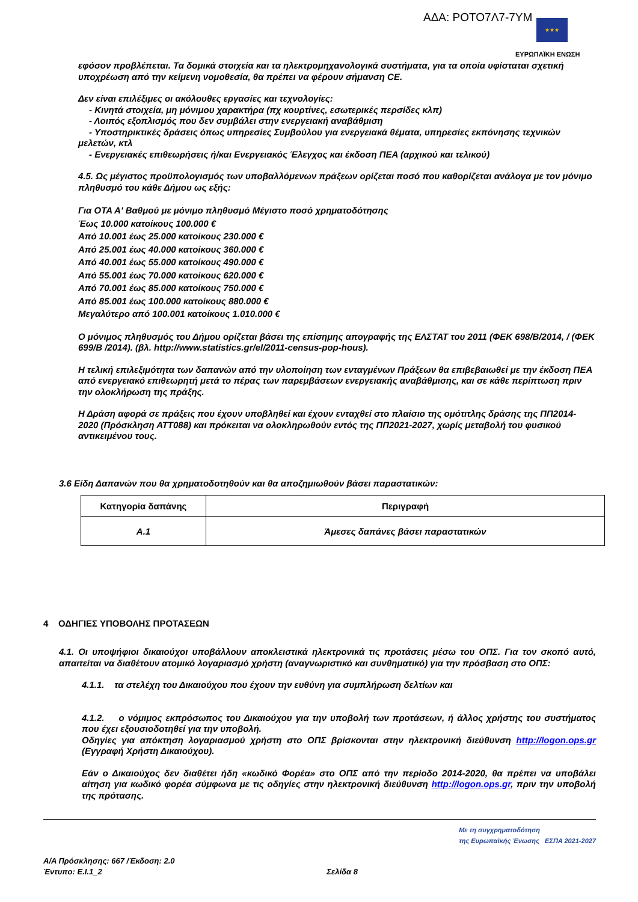ΑΔΑ: ΡΟΤΟ7Λ7-7ΥΜ ★★★
ΕΥΡΩΠΑΪΚΗ ΕΝΩΣΗ
εφόσον προβλέπεται. Τα δομικά στοιχεία και τα ηλεκτρομηχανολογικά συστήματα, για τα οποία υφίσταται σχετική υποχρέωση από την κείμενη νομοθεσία, θα πρέπει να φέρουν σήμανση CE.
Δεν είναι επιλέξιμες οι ακόλουθες εργασίες και τεχνολογίες:
- Κινητά στοιχεία, μη μόνιμου χαρακτήρα (πχ κουρτίνες, εσωτερικές περσίδες κλπ)
- Λοιπός εξοπλισμός που δεν συμβάλει στην ενεργειακή αναβάθμιση
- Υποστηρικτικές δράσεις όπως υπηρεσίες Συμβούλου για ενεργειακά θέματα, υπηρεσίες εκπόνησης τεχνικών μελετών, κτλ
- Ενεργειακές επιθεωρήσεις ή/και Ενεργειακός Έλεγχος και έκδοση ΠΕΑ (αρχικού και τελικού)
4.5. Ως μέγιστος προϋπολογισμός των υποβαλλόμενων πράξεων ορίζεται ποσό που καθορίζεται ανάλογα με τον μόνιμο πληθυσμό του κάθε Δήμου ως εξής:
Για ΟΤΑ Α' Βαθμού με μόνιμο πληθυσμό Μέγιστο ποσό χρηματοδότησης
Έως 10.000 κατοίκους 100.000 €
Από 10.001 έως 25.000 κατοίκους 230.000 €
Από 25.001 έως 40.000 κατοίκους 360.000 €
Από 40.001 έως 55.000 κατοίκους 490.000 €
Από 55.001 έως 70.000 κατοίκους 620.000 €
Από 70.001 έως 85.000 κατοίκους 750.000 €
Από 85.001 έως 100.000 κατοίκους 880.000 €
Μεγαλύτερο από 100.001 κατοίκους 1.010.000 €
Ο μόνιμος πληθυσμός του Δήμου ορίζεται βάσει της επίσημης απογραφής της ΕΛΣΤΑΤ του 2011 (ΦΕΚ 698/Β/2014, / (ΦΕΚ 699/Β /2014). (βλ. http://www.statistics.gr/el/2011-census-pop-hous).
Η τελική επιλεξιμότητα των δαπανών από την υλοποίηση των ενταγμένων Πράξεων θα επιβεβαιωθεί με την έκδοση ΠΕΑ από ενεργειακό επιθεωρητή μετά το πέρας των παρεμβάσεων ενεργειακής αναβάθμισης, και σε κάθε περίπτωση πριν την ολοκλήρωση της πράξης.
Η Δράση αφορά σε πράξεις που έχουν υποβληθεί και έχουν ενταχθεί στο πλαίσιο της ομότιτλης δράσης της ΠΠ2014-2020 (Πρόσκληση ΑΤΤ088) και πρόκειται να ολοκληρωθούν εντός της ΠΠ2021-2027, χωρίς μεταβολή του φυσικού αντικειμένου τους.
3.6 Είδη Δαπανών που θα χρηματοδοτηθούν και θα αποζημιωθούν βάσει παραστατικών:
| Κατηγορία δαπάνης | Περιγραφή |
| --- | --- |
| Α.1 | Άμεσες δαπάνες βάσει παραστατικών |
4 ΟΔΗΓΙΕΣ ΥΠΟΒΟΛΗΣ ΠΡΟΤΑΣΕΩΝ
4.1. Οι υποψήφιοι δικαιούχοι υποβάλλουν αποκλειστικά ηλεκτρονικά τις προτάσεις μέσω του ΟΠΣ. Για τον σκοπό αυτό, απαιτείται να διαθέτουν ατομικό λογαριασμό χρήστη (αναγνωριστικό και συνθηματικό) για την πρόσβαση στο ΟΠΣ:
4.1.1. τα στελέχη του Δικαιούχου που έχουν την ευθύνη για συμπλήρωση δελτίων και
4.1.2. ο νόμιμος εκπρόσωπος του Δικαιούχου για την υποβολή των προτάσεων, ή άλλος χρήστης του συστήματος που έχει εξουσιοδοτηθεί για την υποβολή.
Οδηγίες για απόκτηση λογαριασμού χρήστη στο ΟΠΣ βρίσκονται στην ηλεκτρονική διεύθυνση http://logon.ops.gr (Εγγραφή Χρήστη Δικαιούχου).
Εάν ο Δικαιούχος δεν διαθέτει ήδη «κωδικό Φορέα» στο ΟΠΣ από την περίοδο 2014-2020, θα πρέπει να υποβάλει αίτηση για κωδικό φορέα σύμφωνα με τις οδηγίες στην ηλεκτρονική διεύθυνση http://logon.ops.gr, πριν την υποβολή της πρότασης.
Με τη συγχρηματοδότηση
της Ευρωπαϊκής Ένωσης ΕΣΠΑ 2021-2027
Α/Α Πρόσκλησης: 667 /Έκδοση: 2.0
Έντυπο: Ε.Ι.1_2 Σελίδα 8